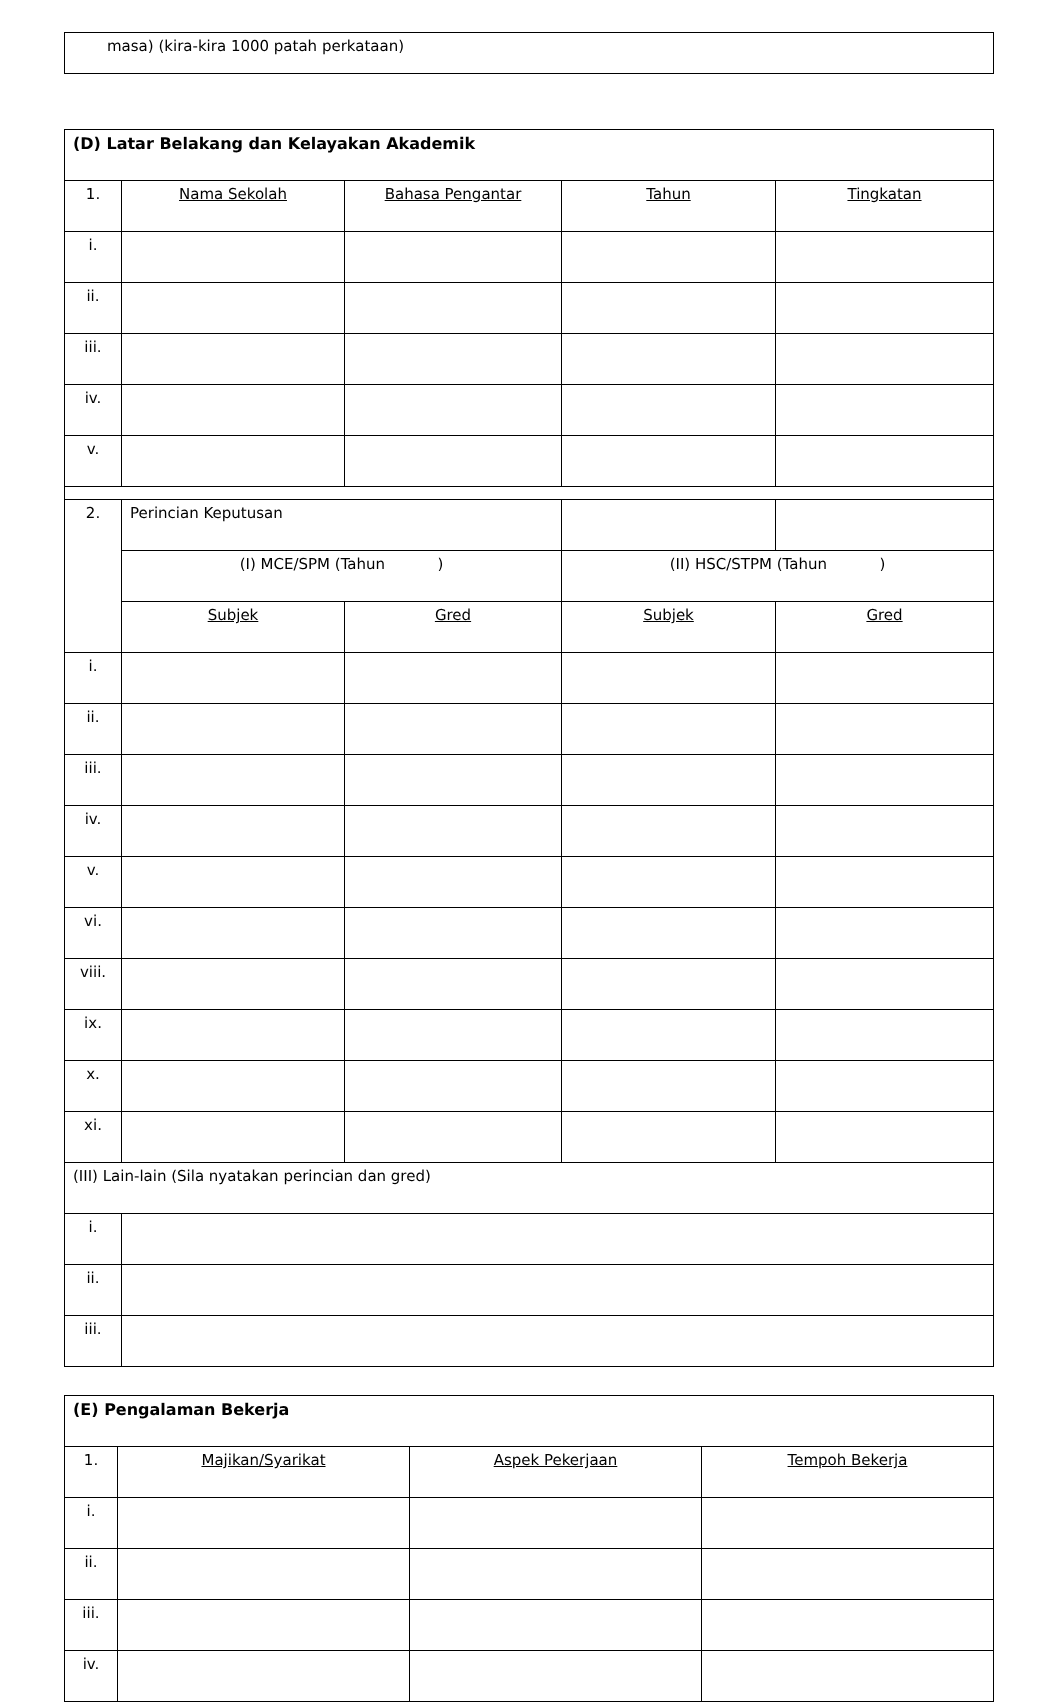masa) (kira-kira 1000 patah perkataan)
| (D) Latar Belakang dan Kelayakan Akademik | | | | |
| 1. | Nama Sekolah | Bahasa Pengantar | Tahun | Tingkatan |
| i. | | | | |
| ii. | | | | |
| iii. | | | | |
| iv. | | | | |
| v. | | | | |
| 2. | Perincian Keputusan | | | |
| | (I) MCE/SPM (Tahun ) | | (II) HSC/STPM (Tahun ) | |
| | Subjek | Gred | Subjek | Gred |
| i. | | | | |
| ii. | | | | |
| iii. | | | | |
| iv. | | | | |
| v. | | | | |
| vi. | | | | |
| viii. | | | | |
| ix. | | | | |
| x. | | | | |
| xi. | | | | |
| (III) Lain-lain (Sila nyatakan perincian dan gred) | | | | |
| i. | | | | |
| ii. | | | | |
| iii. | | | | |
| (E) Pengalaman Bekerja | | | |
| 1. | Majikan/Syarikat | Aspek Pekerjaan | Tempoh Bekerja |
| i. | | | |
| ii. | | | |
| iii. | | | |
| iv. | | | |